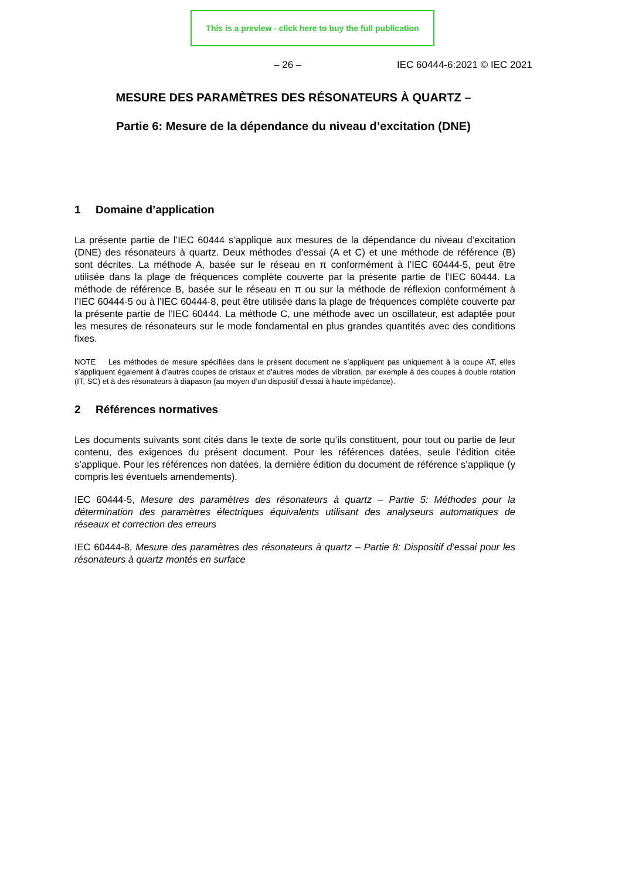This is a preview - click here to buy the full publication
– 26 – IEC 60444-6:2021 © IEC 2021
MESURE DES PARAMÈTRES DES RÉSONATEURS À QUARTZ –
Partie 6: Mesure de la dépendance du niveau d’excitation (DNE)
1 Domaine d’application
La présente partie de l’IEC 60444 s’applique aux mesures de la dépendance du niveau d’excitation (DNE) des résonateurs à quartz. Deux méthodes d’essai (A et C) et une méthode de référence (B) sont décrites. La méthode A, basée sur le réseau en π conformément à l’IEC 60444-5, peut être utilisée dans la plage de fréquences complète couverte par la présente partie de l’IEC 60444. La méthode de référence B, basée sur le réseau en π ou sur la méthode de réflexion conformément à l’IEC 60444-5 ou à l’IEC 60444-8, peut être utilisée dans la plage de fréquences complète couverte par la présente partie de l’IEC 60444. La méthode C, une méthode avec un oscillateur, est adaptée pour les mesures de résonateurs sur le mode fondamental en plus grandes quantités avec des conditions fixes.
NOTE Les méthodes de mesure spécifiées dans le présent document ne s’appliquent pas uniquement à la coupe AT, elles s’appliquent également à d’autres coupes de cristaux et d’autres modes de vibration, par exemple à des coupes à double rotation (IT, SC) et à des résonateurs à diapason (au moyen d’un dispositif d’essai à haute impédance).
2 Références normatives
Les documents suivants sont cités dans le texte de sorte qu’ils constituent, pour tout ou partie de leur contenu, des exigences du présent document. Pour les références datées, seule l’édition citée s’applique. Pour les références non datées, la dernière édition du document de référence s’applique (y compris les éventuels amendements).
IEC 60444-5, Mesure des paramètres des résonateurs à quartz – Partie 5: Méthodes pour la détermination des paramètres électriques équivalents utilisant des analyseurs automatiques de réseaux et correction des erreurs
IEC 60444-8, Mesure des paramètres des résonateurs à quartz – Partie 8: Dispositif d’essai pour les résonateurs à quartz montés en surface